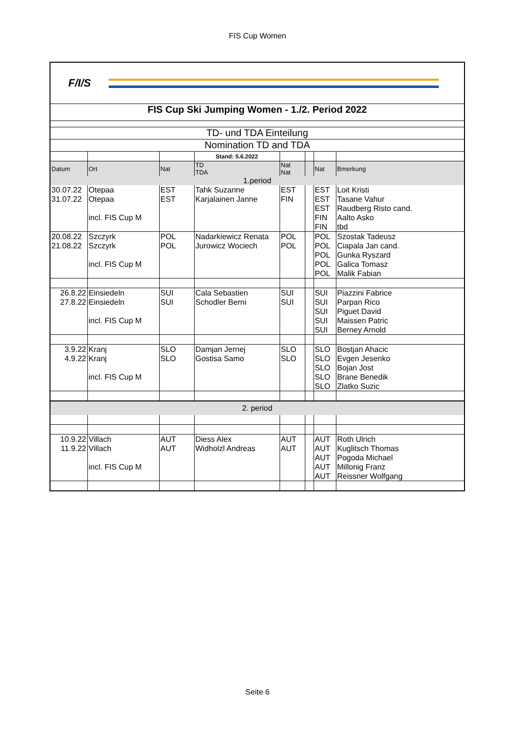FIS Cup Women
F/I/S
FIS Cup Ski Jumping Women - 1./2. Period 2022
TD- und TDA Einteilung
Nomination TD and TDA
| | | | Stand: 5.6.2022 | | | | |
| Datum | Ort | Nat | TD TDA | Nat Nat | | Nat | Bmerkung |
| 1.period | | | | | | | |
| 30.07.22 | Otepaa | EST | Tahk Suzanne | EST | | EST | Loit Kristi |
| 31.07.22 | Otepaa | EST | Karjalainen Janne | FIN | | EST | Tasane Vahur |
| | | | | | | EST | Raudberg Risto cand. |
| | incl. FIS Cup M | | | | | FIN | Aalto Asko |
| | | | | | | FIN | tbd |
| 20.08.22 | Szczyrk | POL | Nadarkiewicz Renata | POL | | POL | Szostak Tadeusz |
| 21.08.22 | Szczyrk | POL | Jurowicz Wociech | POL | | POL | Ciapala Jan cand. |
| | | | | | | POL | Gunka Ryszard |
| | incl. FIS Cup M | | | | | POL | Galica Tomasz |
| | | | | | | POL | Malik Fabian |
| 26.8.22 | Einsiedeln | SUI | Cala Sebastien | SUI | | SUI | Piazzini Fabrice |
| 27.8.22 | Einsiedeln | SUI | Schodler Berni | SUI | | SUI | Parpan Rico |
| | | | | | | SUI | Piguet David |
| | incl. FIS Cup M | | | | | SUI | Maissen Patric |
| | | | | | | SUI | Berney Arnold |
| 3.9.22 | Kranj | SLO | Damjan Jernej | SLO | | SLO | Bostjan Ahacic |
| 4.9.22 | Kranj | SLO | Gostisa Samo | SLO | | SLO | Evgen Jesenko |
| | | | | | | SLO | Bojan Jost |
| | incl. FIS Cup M | | | | | SLO | Brane Benedik |
| | | | | | | SLO | Zlatko Suzic |
| 2. period | | | | | | | |
| 10.9.22 | Villach | AUT | Diess Alex | AUT | | AUT | Roth Ulrich |
| 11.9.22 | Villach | AUT | Widholzl Andreas | AUT | | AUT | Kuglitsch Thomas |
| | | | | | | AUT | Pogoda Michael |
| | incl. FIS Cup M | | | | | AUT | Millonig Franz |
| | | | | | | AUT | Reissner Wolfgang |
Seite 6